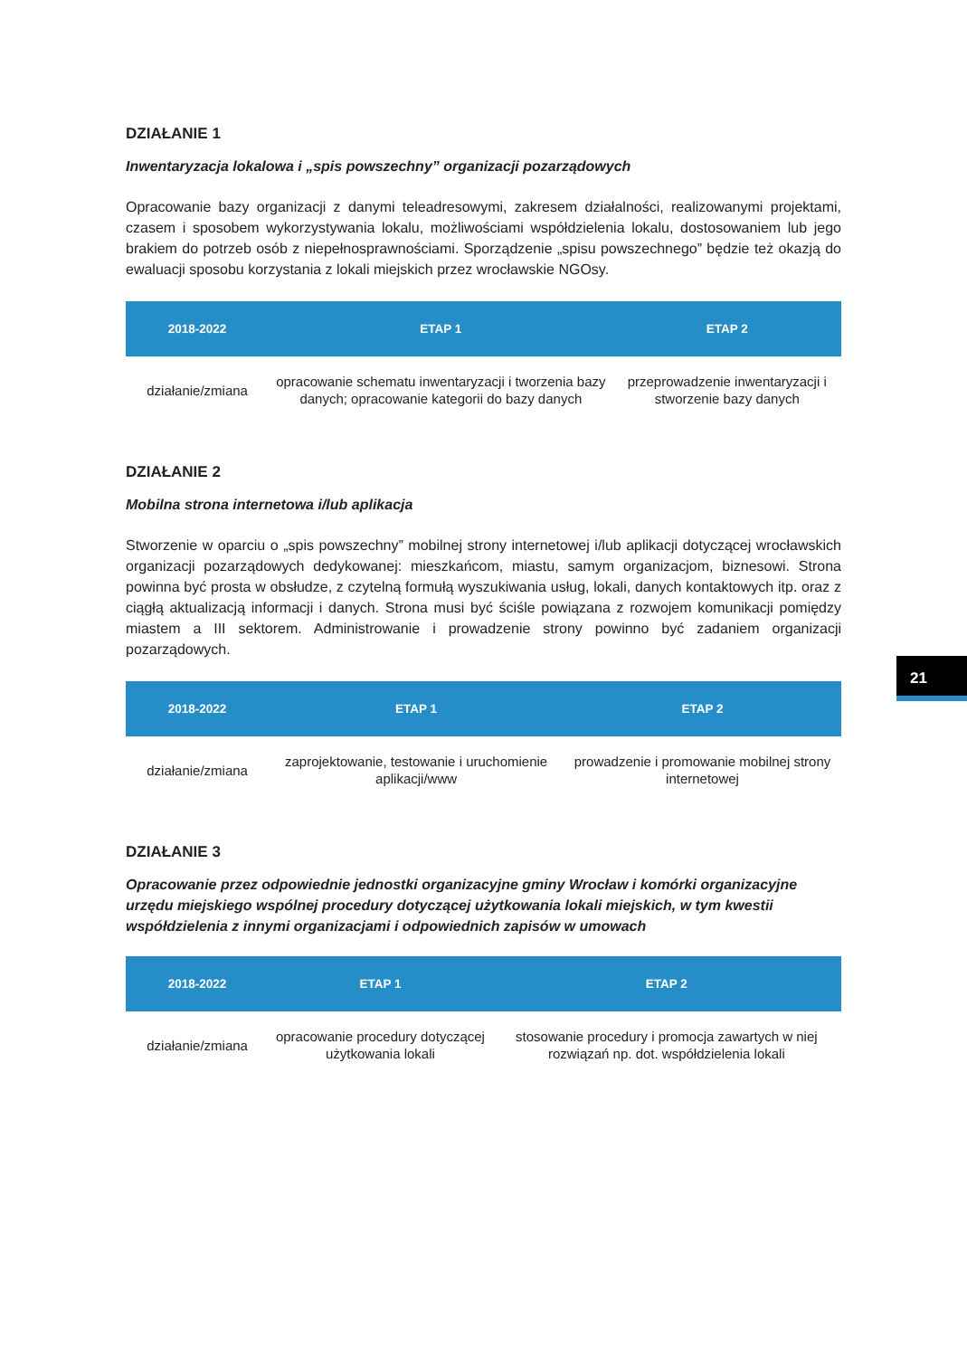DZIAŁANIE 1
Inwentaryzacja lokalowa i „spis powszechny” organizacji pozarządowych
Opracowanie bazy organizacji z danymi teleadresowymi, zakresem działalności, realizowanymi projektami, czasem i sposobem wykorzystywania lokalu, możliwościami współdzielenia lokalu, dostosowaniem lub jego brakiem do potrzeb osób z niepełnosprawnościami. Sporządzenie „spisu powszechnego” będzie też okazją do ewaluacji sposobu korzystania z lokali miejskich przez wrocławskie NGOsy.
| 2018-2022 | ETAP 1 | ETAP 2 |
| --- | --- | --- |
| działanie/zmiana | opracowanie schematu inwentaryzacji i tworzenia bazy danych; opracowanie kategorii do bazy danych | przeprowadzenie inwentaryzacji i stworzenie bazy danych |
DZIAŁANIE 2
Mobilna strona internetowa i/lub aplikacja
Stworzenie w oparciu o „spis powszechny” mobilnej strony internetowej i/lub aplikacji dotyczącej wrocławskich organizacji pozarządowych dedykowanej: mieszkańcom, miastu, samym organizacjom, biznesowi. Strona powinna być prosta w obsłudze, z czytelną formułą wyszukiwania usług, lokali, danych kontaktowych itp. oraz z ciągłą aktualizacją informacji i danych. Strona musi być ściśle powiązana z rozwojem komunikacji pomiędzy miastem a III sektorem. Administrowanie i prowadzenie strony powinno być zadaniem organizacji pozarządowych.
| 2018-2022 | ETAP 1 | ETAP 2 |
| --- | --- | --- |
| działanie/zmiana | zaprojektowanie, testowanie i uruchomienie aplikacji/www | prowadzenie i promowanie mobilnej strony internetowej |
DZIAŁANIE 3
Opracowanie przez odpowiednie jednostki organizacyjne gminy Wrocław i komórki organizacyjne urzędu miejskiego wspólnej procedury dotyczącej użytkowania lokali miejskich, w tym kwestii współdzielenia z innymi organizacjami i odpowiednich zapisów w umowach
| 2018-2022 | ETAP 1 | ETAP 2 |
| --- | --- | --- |
| działanie/zmiana | opracowanie procedury dotyczącej użytkowania lokali | stosowanie procedury i promocja zawartych w niej rozwiązań np. dot. współdzielenia lokali |
21